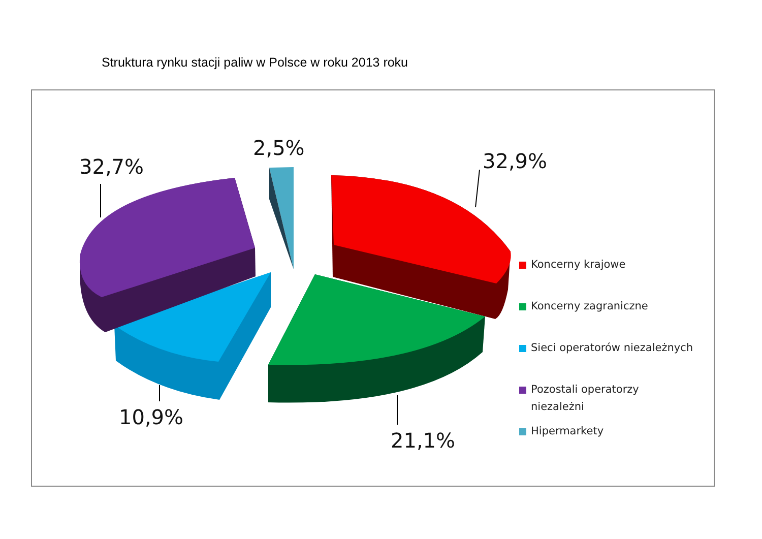Struktura rynku stacji paliw w Polsce w roku 2013 roku
32,7%
2,5%
32,9%
10,9%
21,1%
Koncerny krajowe
Koncerny zagraniczne
Sieci operatorów niezależnych
Pozostali operatorzy
niezależni
Hipermarkety